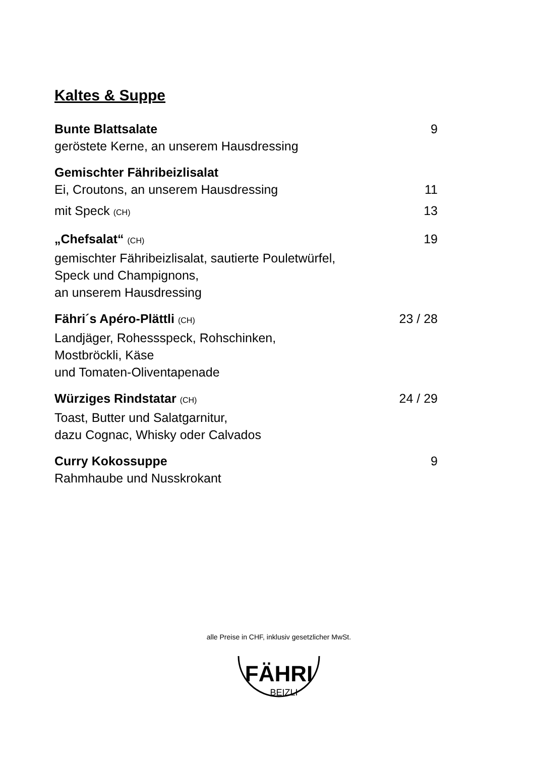Kaltes & Suppe
Bunte Blattsalate 9
geröstete Kerne, an unserem Hausdressing
Gemischter Fähribeizlisalat
Ei, Croutons, an unserem Hausdressing 11
mit Speck (CH) 13
„Chefsalat“ (CH) 19
gemischter Fähribeizlisalat, sautierte Pouletwürfel,
Speck und Champignons,
an unserem Hausdressing
Fähri´s Apéro-Plättli (CH) 23 / 28
Landjäger, Rohessspeck, Rohschinken,
Mostbröckli, Käse
und Tomaten-Oliventapenade
Würziges Rindstatar (CH) 24 / 29
Toast, Butter und Salatgarnitur,
dazu Cognac, Whisky oder Calvados
Curry Kokossuppe 9
Rahmhaube und Nusskrokant
alle Preise in CHF, inklusiv gesetzlicher MwSt.
FÄHRI
BEIZLI